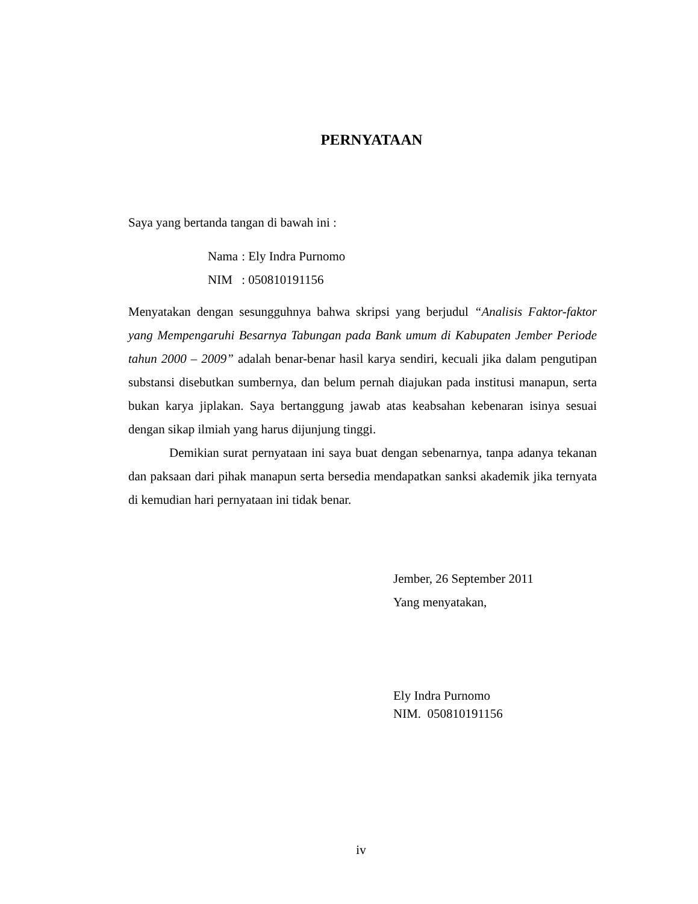PERNYATAAN
Saya yang bertanda tangan di bawah ini :
| Nama | : Ely Indra Purnomo |
| NIM | : 050810191156 |
Menyatakan dengan sesungguhnya bahwa skripsi yang berjudul “Analisis Faktor-faktor yang Mempengaruhi Besarnya Tabungan pada Bank umum di Kabupaten Jember Periode tahun 2000 – 2009” adalah benar-benar hasil karya sendiri, kecuali jika dalam pengutipan substansi disebutkan sumbernya, dan belum pernah diajukan pada institusi manapun, serta bukan karya jiplakan. Saya bertanggung jawab atas keabsahan kebenaran isinya sesuai dengan sikap ilmiah yang harus dijunjung tinggi.
Demikian surat pernyataan ini saya buat dengan sebenarnya, tanpa adanya tekanan dan paksaan dari pihak manapun serta bersedia mendapatkan sanksi akademik jika ternyata di kemudian hari pernyataan ini tidak benar.
Jember, 26 September 2011
Yang menyatakan,
Ely Indra Purnomo
NIM. 050810191156
iv